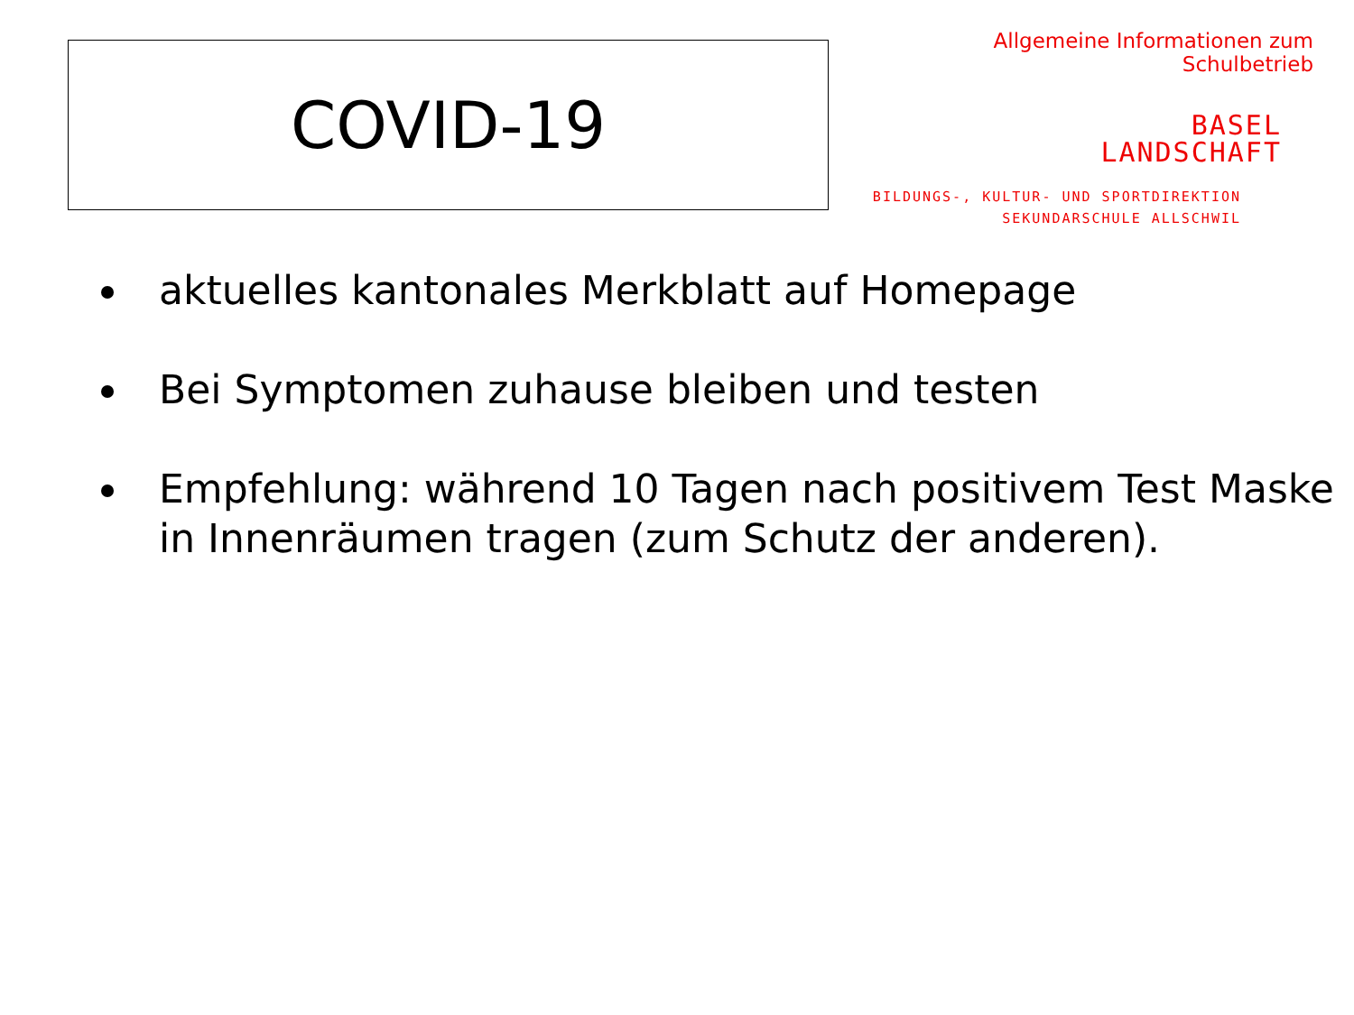COVID-19
Allgemeine Informationen zum Schulbetrieb
BASEL
LANDSCHAFT
BILDUNGS-, KULTUR- UND SPORTDIREKTION
SEKUNDARSCHULE ALLSCHWIL
aktuelles kantonales Merkblatt auf Homepage
Bei Symptomen zuhause bleiben und testen
Empfehlung: während 10 Tagen nach positivem Test Maske in Innenräumen tragen (zum Schutz der anderen).